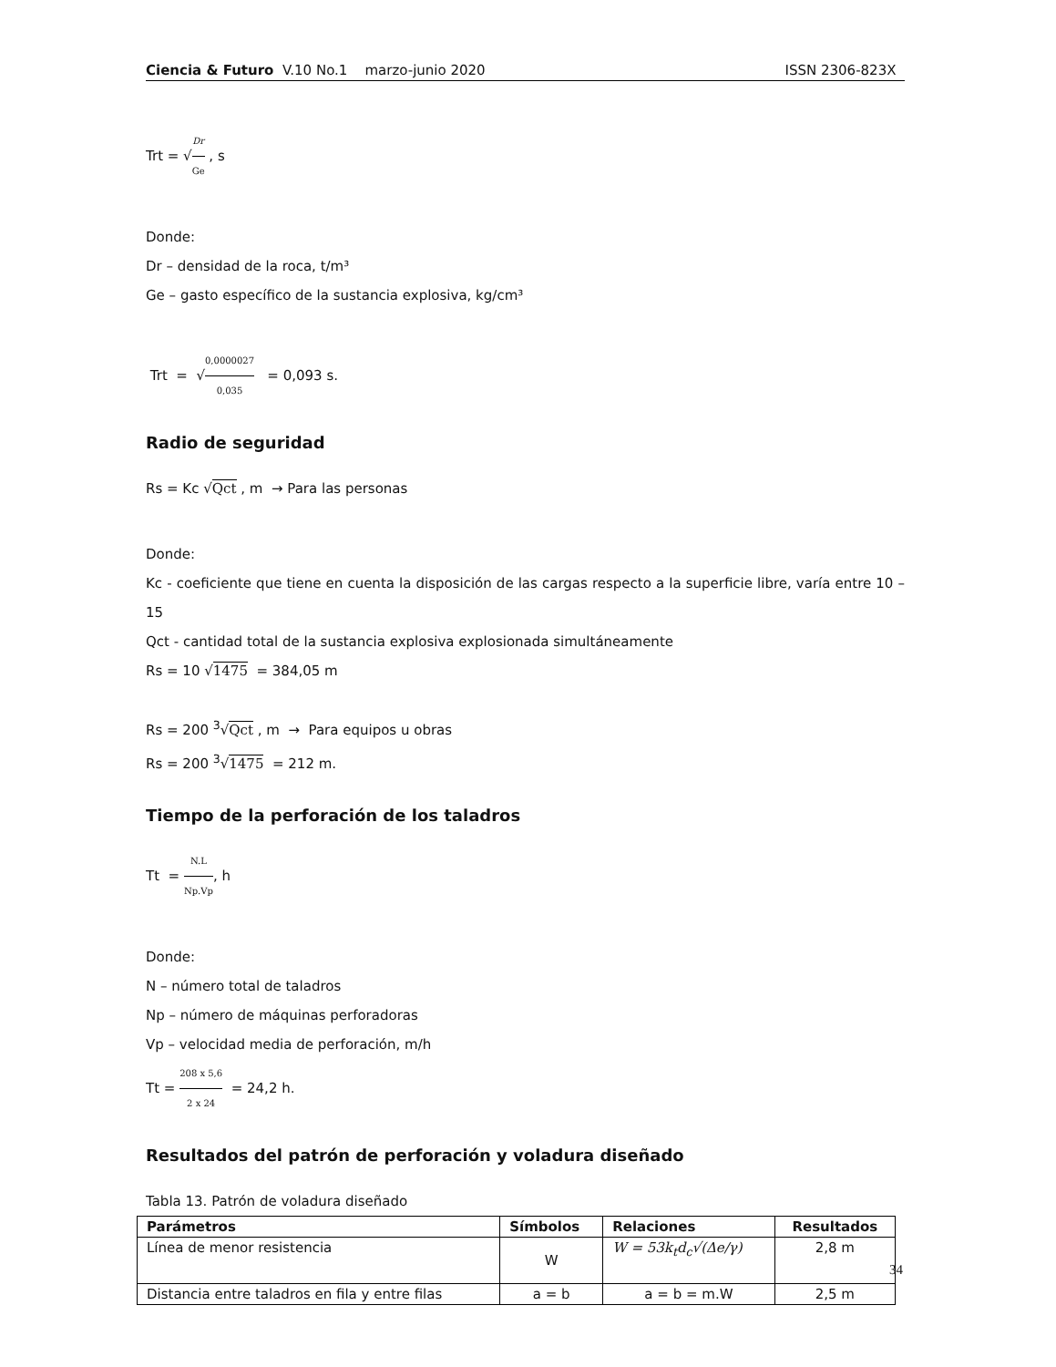Ciencia & Futuro V.10 No.1 marzo-junio 2020 ISSN 2306-823X
Trt = √Dr Ge , s
Donde:
Dr – densidad de la roca, t/m³
Ge – gasto específico de la sustancia explosiva, kg/cm³
Trt = √0,0000027 0,035 = 0,093 s.
Radio de seguridad
Rs = Kc √Qct , m → Para las personas
Donde:
Kc - coeficiente que tiene en cuenta la disposición de las cargas respecto a la superficie libre, varía entre 10 – 15
Qct - cantidad total de la sustancia explosiva explosionada simultáneamente
Rs = 10 √1475 = 384,05 m
Rs = 200 <sup>3</sup>√Qct , m → Para equipos u obras
Rs = 200 <sup>3</sup>√1475 = 212 m.
Tiempo de la perforación de los taladros
Tt = N.L Np.Vp, h
Donde:
N – número total de taladros
Np – número de máquinas perforadoras
Vp – velocidad media de perforación, m/h
Tt = 208 x 5,6 2 x 24 = 24,2 h.
Resultados del patrón de perforación y voladura diseñado
Tabla 13. Patrón de voladura diseñado
| Parámetros | Símbolos | Relaciones | Resultados |
| --- | --- | --- | --- |
| Línea de menor resistencia | W | W = 53k<sub>t</sub>d<sub>c</sub>√(Δe/γ) | 2,8 m |
| Distancia entre taladros en fila y entre filas | a = b | a = b = m.W | 2,5 m |
34